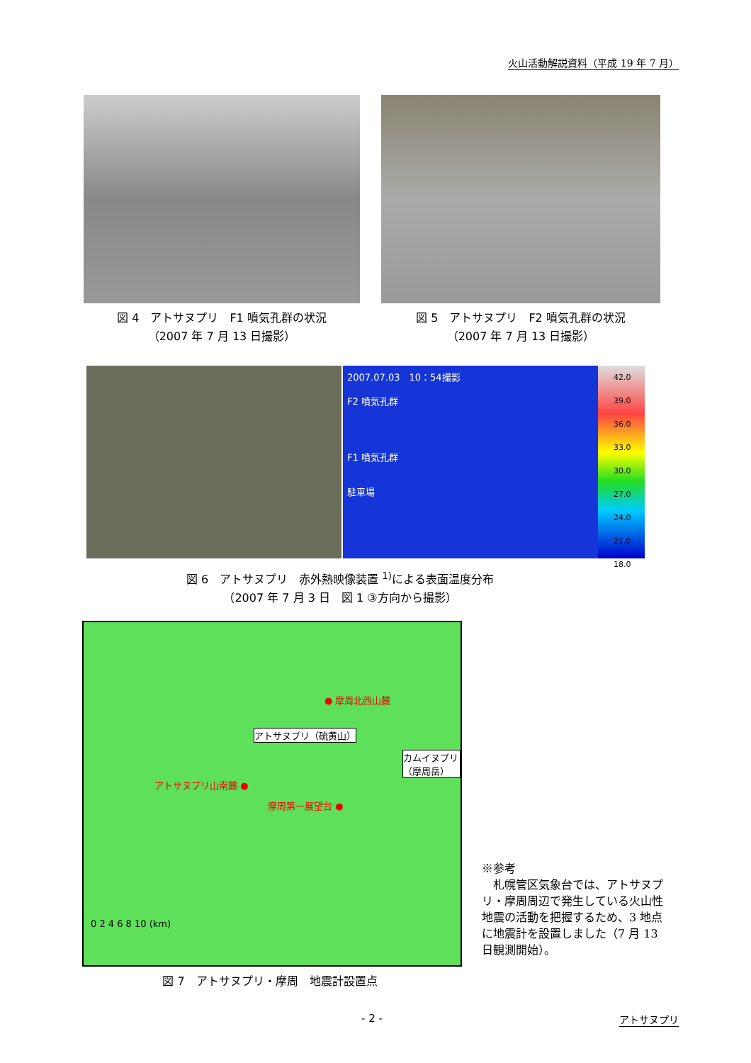火山活動解説資料（平成 19 年 7 月）
図 4　アトサヌプリ　F1 噴気孔群の状況
（2007 年 7 月 13 日撮影）
図 5　アトサヌプリ　F2 噴気孔群の状況
（2007 年 7 月 13 日撮影）
2007.07.03　10：54撮影
F2 噴気孔群
F1 噴気孔群
駐車場
42.0 39.0 36.0 33.0 30.0 27.0 24.0 21.0 18.0
図 6　アトサヌプリ　赤外熱映像装置 <sup>1)</sup>による表面温度分布
（2007 年 7 月 3 日　図 1 ③方向から撮影）
● 摩周北西山麓
アトサヌプリ（硫黄山）
カムイヌプリ（摩周岳）
アトサヌプリ山南麓 ●
摩周第一展望台 ●
0 2 4 6 8 10 (km)
※参考
　札幌管区気象台では、アトサヌプリ・摩周周辺で発生している火山性地震の活動を把握するため、3 地点に地震計を設置しました（7 月 13 日観測開始）。
図 7　アトサヌプリ・摩周　地震計設置点
- 2 - アトサヌプリ